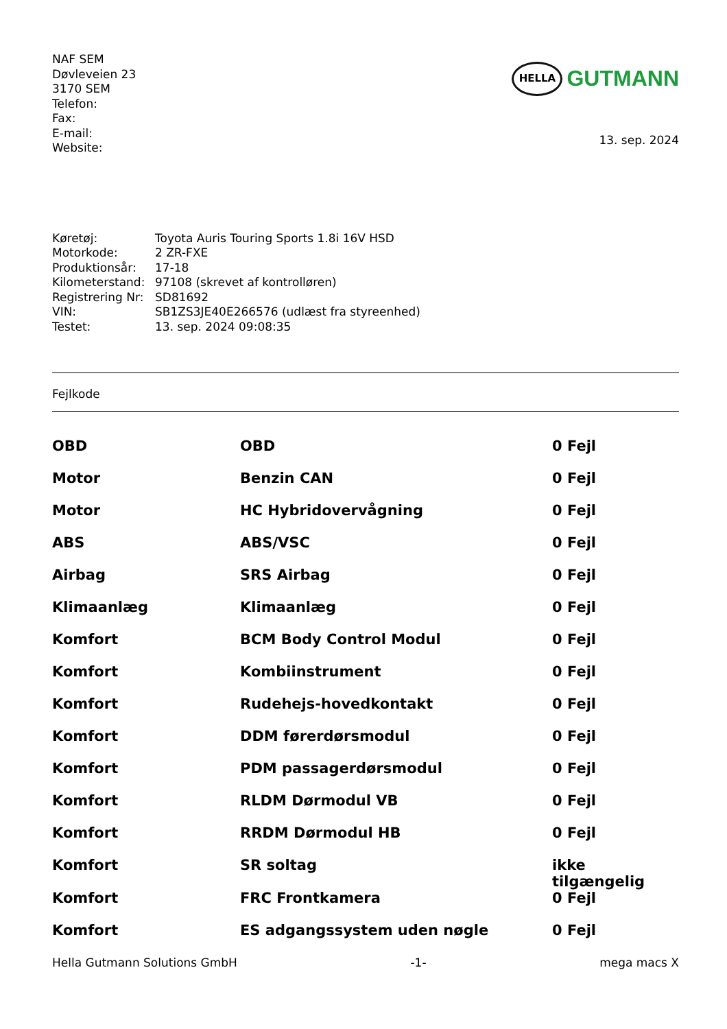NAF SEM
Døvleveien 23
3170 SEM
Telefon:
Fax:
E-mail:
Website:
HELLA
GUTMANN
13. sep. 2024
| Køretøj: | Toyota Auris Touring Sports 1.8i 16V HSD |
| Motorkode: | 2 ZR-FXE |
| Produktionsår: | 17-18 |
| Kilometerstand: | 97108 (skrevet af kontrolløren) |
| Registrering Nr: | SD81692 |
| VIN: | SB1ZS3JE40E266576 (udlæst fra styreenhed) |
| Testet: | 13. sep. 2024 09:08:35 |
Fejlkode
| OBD | OBD | 0 Fejl |
| Motor | Benzin CAN | 0 Fejl |
| Motor | HC Hybridovervågning | 0 Fejl |
| ABS | ABS/VSC | 0 Fejl |
| Airbag | SRS Airbag | 0 Fejl |
| Klimaanlæg | Klimaanlæg | 0 Fejl |
| Komfort | BCM Body Control Modul | 0 Fejl |
| Komfort | Kombiinstrument | 0 Fejl |
| Komfort | Rudehejs-hovedkontakt | 0 Fejl |
| Komfort | DDM førerdørsmodul | 0 Fejl |
| Komfort | PDM passagerdørsmodul | 0 Fejl |
| Komfort | RLDM Dørmodul VB | 0 Fejl |
| Komfort | RRDM Dørmodul HB | 0 Fejl |
| Komfort | SR soltag | ikke tilgængelig |
| Komfort | FRC Frontkamera | 0 Fejl |
| Komfort | ES adgangssystem uden nøgle | 0 Fejl |
Hella Gutmann Solutions GmbH -1- mega macs X